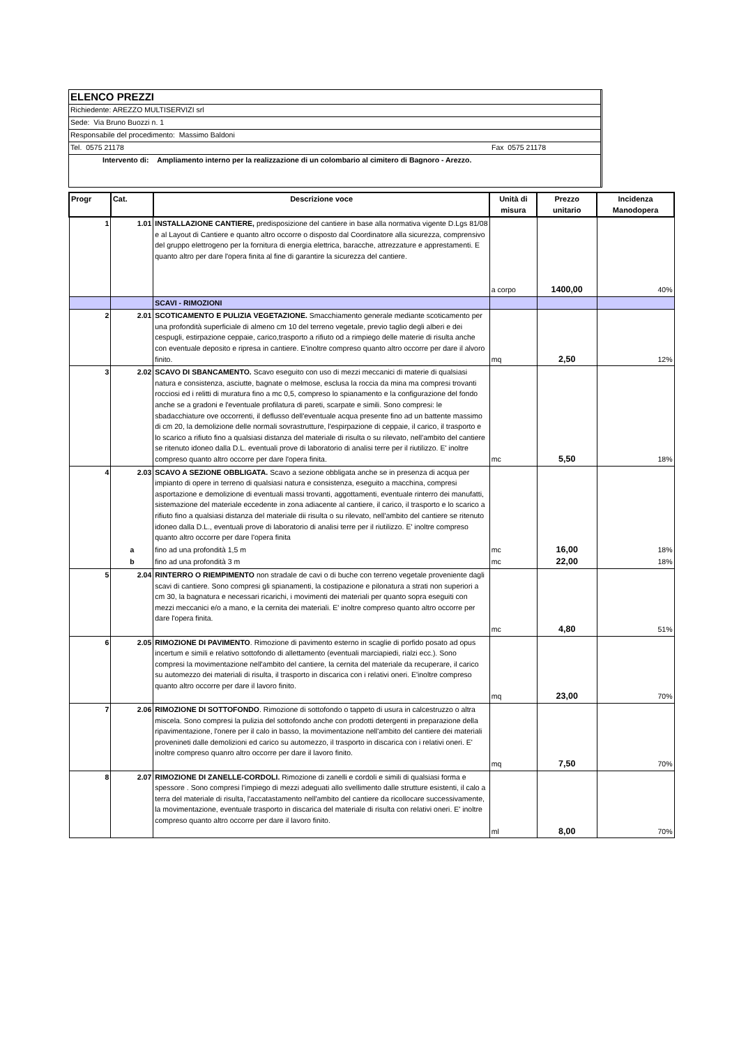ELENCO PREZZI
Richiedente: AREZZO MULTISERVIZI srl
Sede: Via Bruno Buozzi n. 1
Responsabile del procedimento: Massimo Baldoni
Tel. 0575 21178 Fax 0575 21178
Intervento di: Ampliamento interno per la realizzazione di un colombario al cimitero di Bagnoro - Arezzo.
| Progr | Cat. | Descrizione voce | Unità di misura | Prezzo unitario | Incidenza Manodopera |
| --- | --- | --- | --- | --- | --- |
| 1 | 1.01 | INSTALLAZIONE CANTIERE, predisposizione del cantiere in base alla normativa vigente D.Lgs 81/08 e al Layout di Cantiere e quanto altro occorre o disposto dal Coordinatore alla sicurezza, comprensivo del gruppo elettrogeno per la fornitura di energia elettrica, baracche, attrezzature e apprestamenti. E quanto altro per dare l'opera finita al fine di garantire la sicurezza del cantiere. | a corpo | 1400,00 | 40% |
| | | SCAVI - RIMOZIONI | | | |
| 2 | 2.01 | SCOTICAMENTO E PULIZIA VEGETAZIONE. Smacchiamento generale mediante scoticamento per una profondità superficiale di almeno cm 10 del terreno vegetale, previo taglio degli alberi e dei cespugli, estirpazione ceppaie, carico,trasporto a rifiuto od a rimpiego delle materie di risulta anche con eventuale deposito e ripresa in cantiere. E'inoltre compreso quanto altro occorre per dare il alvoro finito. | mq | 2,50 | 12% |
| 3 | 2.02 | SCAVO DI SBANCAMENTO. Scavo eseguito con uso di mezzi meccanici di materie di qualsiasi natura e consistenza, asciutte, bagnate o melmose, esclusa la roccia da mina ma compresi trovanti rocciosi ed i relitti di muratura fino a mc 0,5, compreso lo spianamento e la configurazione del fondo anche se a gradoni e l'eventuale profilatura di pareti, scarpate e simili. Sono compresi: le sbadacchiature ove occorrenti, il deflusso dell'eventuale acqua presente fino ad un battente massimo di cm 20, la demolizione delle normali sovrastrutture, l'espirpazione di ceppaie, il carico, il trasporto e lo scarico a rifiuto fino a qualsiasi distanza del materiale di risulta o su rilevato, nell'ambito del cantiere se ritenuto idoneo dalla D.L. eventuali prove di laboratorio di analisi terre per il riutilizzo. E' inoltre compreso quanto altro occorre per dare l'opera finita. | mc | 5,50 | 18% |
| 4 | 2.03 | SCAVO A SEZIONE OBBLIGATA. Scavo a sezione obbligata anche se in presenza di acqua per impianto di opere in terreno di qualsiasi natura e consistenza, eseguito a macchina, compresi asportazione e demolizione di eventuali massi trovanti, aggottamenti, eventuale rinterro dei manufatti, sistemazione del materiale eccedente in zona adiacente al cantiere, il carico, il trasporto e lo scarico a rifiuto fino a qualsiasi distanza del materiale dii risulta o su rilevato, nell'ambito del cantiere se ritenuto idoneo dalla D.L., eventuali prove di laboratorio di analisi terre per il riutilizzo. E' inoltre compreso quanto altro occorre per dare l'opera finita | | | |
| | a | fino ad una profondità 1,5 m | mc | 16,00 | 18% |
| | b | fino ad una profondità 3 m | mc | 22,00 | 18% |
| 5 | 2.04 | RINTERRO O RIEMPIMENTO non stradale de cavi o di buche con terreno vegetale proveniente dagli scavi di cantiere. Sono compresi gli spianamenti, la costipazione e pilonatura a strati non superiori a cm 30, la bagnatura e necessari ricarichi, i movimenti dei materiali per quanto sopra eseguiti con mezzi meccanici e/o a mano, e la cernita dei materiali. E' inoltre compreso quanto altro occorre per dare l'opera finita. | mc | 4,80 | 51% |
| 6 | 2.05 | RIMOZIONE DI PAVIMENTO . Rimozione di pavimento esterno in scaglie di porfido posato ad opus incertum e simili e relativo sottofondo di allettamento (eventuali marciapiedi, rialzi ecc.). Sono compresi la movimentazione nell'ambito del cantiere, la cernita del materiale da recuperare, il carico su automezzo dei materiali di risulta, il trasporto in discarica con i relativi oneri. E'inoltre compreso quanto altro occorre per dare il lavoro finito. | mq | 23,00 | 70% |
| 7 | 2.06 | RIMOZIONE DI SOTTOFONDO . Rimozione di sottofondo o tappeto di usura in calcestruzzo o altra miscela. Sono compresi la pulizia del sottofondo anche con prodotti detergenti in preparazione della ripavimentazione, l'onere per il calo in basso, la movimentazione nell'ambito del cantiere dei materiali provenineti dalle demolizioni ed carico su automezzo, il trasporto in discarica con i relativi oneri. E' inoltre compreso quanro altro occorre per dare il lavoro finito. | mq | 7,50 | 70% |
| 8 | 2.07 | RIMOZIONE DI ZANELLE-CORDOLI. Rimozione di zanelli e cordoli e simili di qualsiasi forma e spessore . Sono compresi l'impiego di mezzi adeguati allo svellimento dalle strutture esistenti, il calo a terra del materiale di risulta, l'accatastamento nell'ambito del cantiere da ricollocare successivamente, la movimentazione, eventuale trasporto in discarica del materiale di risulta con relativi oneri. E' inoltre compreso quanto altro occorre per dare il lavoro finito. | ml | 8,00 | 70% |